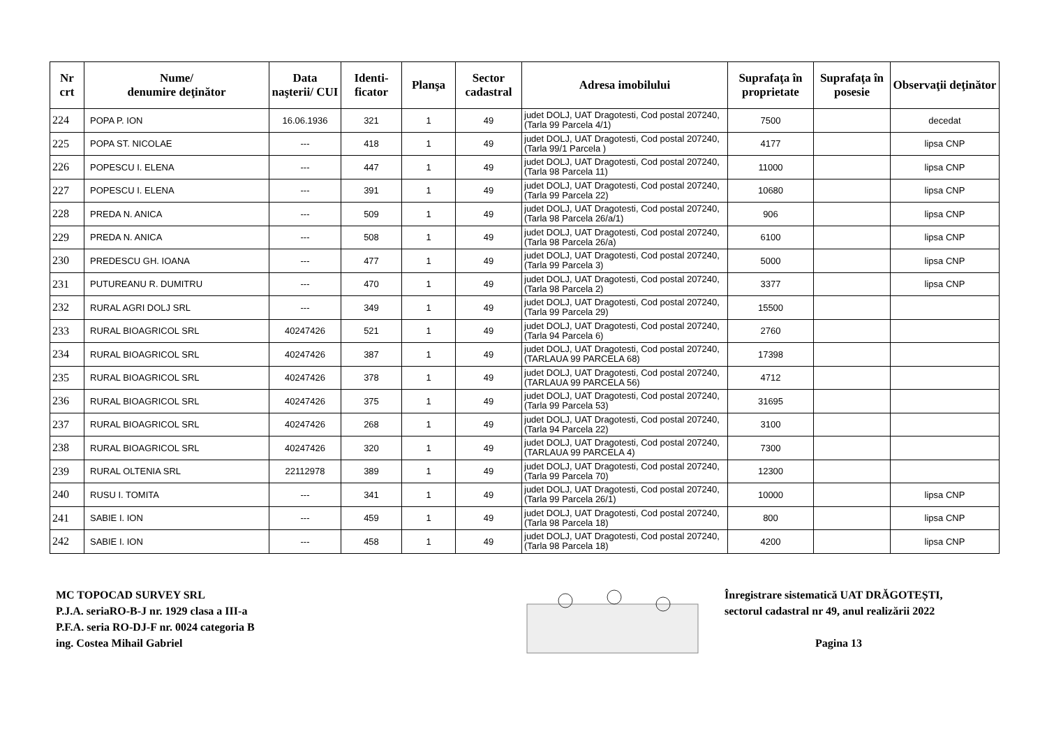| Nr crt | Nume/ denumire deţinător | Data naşterii/ CUI | Identi-ficator | Planşa | Sector cadastral | Adresa imobilului | Suprafaţa în proprietate | Suprafaţa în posesie | Observaţii deţinător |
| --- | --- | --- | --- | --- | --- | --- | --- | --- | --- |
| 224 | POPA P. ION | 16.06.1936 | 321 | 1 | 49 | judet DOLJ, UAT Dragotesti, Cod postal 207240, (Tarla 99 Parcela 4/1) | 7500 | | decedat |
| 225 | POPA ST. NICOLAE | --- | 418 | 1 | 49 | judet DOLJ, UAT Dragotesti, Cod postal 207240, (Tarla 99/1 Parcela ) | 4177 | | lipsa CNP |
| 226 | POPESCU I. ELENA | --- | 447 | 1 | 49 | judet DOLJ, UAT Dragotesti, Cod postal 207240, (Tarla 98 Parcela 11) | 11000 | | lipsa CNP |
| 227 | POPESCU I. ELENA | --- | 391 | 1 | 49 | judet DOLJ, UAT Dragotesti, Cod postal 207240, (Tarla 99 Parcela 22) | 10680 | | lipsa CNP |
| 228 | PREDA N. ANICA | --- | 509 | 1 | 49 | judet DOLJ, UAT Dragotesti, Cod postal 207240, (Tarla 98 Parcela 26/a/1) | 906 | | lipsa CNP |
| 229 | PREDA N. ANICA | --- | 508 | 1 | 49 | judet DOLJ, UAT Dragotesti, Cod postal 207240, (Tarla 98 Parcela 26/a) | 6100 | | lipsa CNP |
| 230 | PREDESCU GH. IOANA | --- | 477 | 1 | 49 | judet DOLJ, UAT Dragotesti, Cod postal 207240, (Tarla 99 Parcela 3) | 5000 | | lipsa CNP |
| 231 | PUTUREANU R. DUMITRU | --- | 470 | 1 | 49 | judet DOLJ, UAT Dragotesti, Cod postal 207240, (Tarla 98 Parcela 2) | 3377 | | lipsa CNP |
| 232 | RURAL AGRI DOLJ SRL | --- | 349 | 1 | 49 | judet DOLJ, UAT Dragotesti, Cod postal 207240, (Tarla 99 Parcela 29) | 15500 | | |
| 233 | RURAL BIOAGRICOL SRL | 40247426 | 521 | 1 | 49 | judet DOLJ, UAT Dragotesti, Cod postal 207240, (Tarla 94 Parcela 6) | 2760 | | |
| 234 | RURAL BIOAGRICOL SRL | 40247426 | 387 | 1 | 49 | judet DOLJ, UAT Dragotesti, Cod postal 207240, (TARLAUA 99 PARCELA 68) | 17398 | | |
| 235 | RURAL BIOAGRICOL SRL | 40247426 | 378 | 1 | 49 | judet DOLJ, UAT Dragotesti, Cod postal 207240, (TARLAUA 99 PARCELA 56) | 4712 | | |
| 236 | RURAL BIOAGRICOL SRL | 40247426 | 375 | 1 | 49 | judet DOLJ, UAT Dragotesti, Cod postal 207240, (Tarla 99 Parcela 53) | 31695 | | |
| 237 | RURAL BIOAGRICOL SRL | 40247426 | 268 | 1 | 49 | judet DOLJ, UAT Dragotesti, Cod postal 207240, (Tarla 94 Parcela 22) | 3100 | | |
| 238 | RURAL BIOAGRICOL SRL | 40247426 | 320 | 1 | 49 | judet DOLJ, UAT Dragotesti, Cod postal 207240, (TARLAUA 99 PARCELA 4) | 7300 | | |
| 239 | RURAL OLTENIA SRL | 22112978 | 389 | 1 | 49 | judet DOLJ, UAT Dragotesti, Cod postal 207240, (Tarla 99 Parcela 70) | 12300 | | |
| 240 | RUSU I. TOMITA | --- | 341 | 1 | 49 | judet DOLJ, UAT Dragotesti, Cod postal 207240, (Tarla 99 Parcela 26/1) | 10000 | | lipsa CNP |
| 241 | SABIE I. ION | --- | 459 | 1 | 49 | judet DOLJ, UAT Dragotesti, Cod postal 207240, (Tarla 98 Parcela 18) | 800 | | lipsa CNP |
| 242 | SABIE I. ION | --- | 458 | 1 | 49 | judet DOLJ, UAT Dragotesti, Cod postal 207240, (Tarla 98 Parcela 18) | 4200 | | lipsa CNP |
MC TOPOCAD SURVEY SRL
P.J.A. seriaRO-B-J nr. 1929 clasa a III-a
P.F.A. seria RO-DJ-F nr. 0024 categoria B
ing. Costea Mihail Gabriel
Înregistrare sistematică UAT DRĂGOTEȘTI,
sectorul cadastral nr 49, anul realizării 2022
Pagina 13